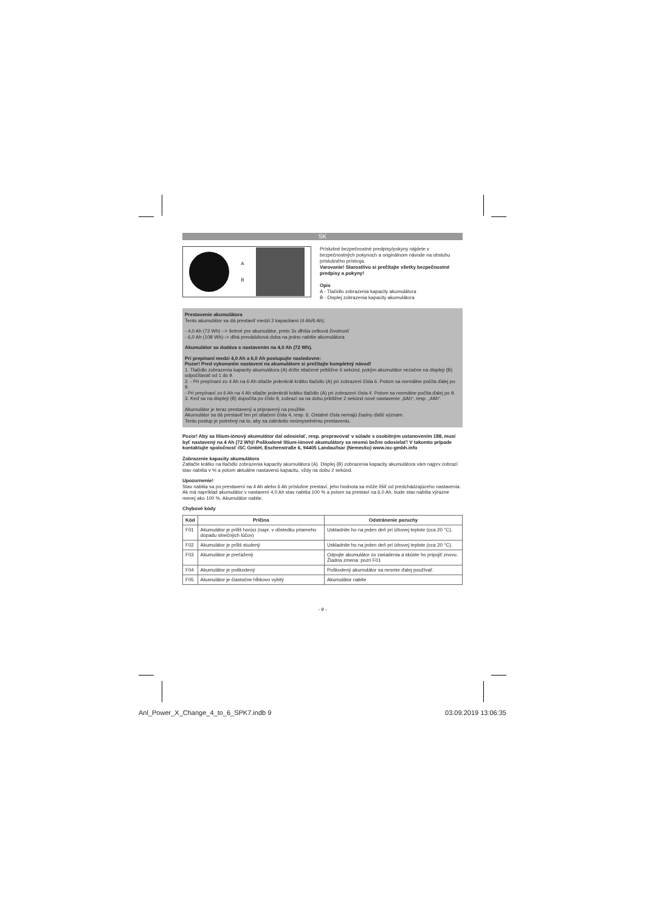SK
A
B
Príslušné bezpečnostné predpisy/pokyny nájdete v bezpečnostných pokynoch a originálnom návode na obsluhu príslušného prístroja.
Varovanie! Starostlivo si prečítajte všetky bezpečnostné predpisy a pokyny!
Opis
A - Tlačidlo zobrazenia kapacity akumulátora
B - Displej zobrazenia kapacity akumulátora
Prestavenie akumulátora
Tento akumulátor sa dá prestaviť medzi 2 kapacitami (4 Ah/6 Ah).
- 4,0 Ah (72 Wh) --> šetrné pre akumulátor, preto 3x dlhšia celková životnosť
- 6,0 Ah (108 Wh)--> dlhá prevádzková doba na jedno nabitie akumulátora
Akumulátor sa dodáva s nastavením na 4,0 Ah (72 Wh).
Pri prepínaní medzi 4,0 Ah a 6,0 Ah postupujte nasledovne:
Pozor! Pred vykonaním nastavení na akumulátore si prečítajte kompletný návod!
1. Tlačidlo zobrazenia kapacity akumulátora (A) držte stlačené približne 6 sekúnd, pokým akumulátor nezačne na displeji (B) odpočítavať od 1 do 9.
2. - Pri prepínaní zo 4 Ah na 6 Ah stlačte jedenkrát krátko tlačidlo (A) pri zobrazení čísla 6. Potom sa normálne počíta ďalej po 9.
- Pri prepínaní zo 6 Ah na 4 Ah stlačte jedenkrát krátko tlačidlo (A) pri zobrazení čísla 4. Potom sa normálne počíta ďalej po 9.
3. Keď sa na displeji (B) dopočíta po číslo 9, zobrazí sa na dobu približne 2 sekúnd nové nastavenie „6Ah“, resp. „4Ah“.
Akumulátor je teraz prestavený a pripravený na použitie.
Akumulátor sa dá prestaviť len pri stlačení čísla 4, resp. 6. Ostatné čísla nemajú žiadny ďalší význam.
Tento postup je potrebný na to, aby sa zabránilo neúmyselnému prestaveniu.
Pozor! Aby sa lítium-iónový akumulátor dal odosielať, resp. prepravovať v súlade s osobitným ustanovením 188, musí byť nastavený na 4 Ah (72 Wh)! Poškodené lítium-iónové akumulátory sa nesmú bežne odosielať! V takomto prípade kontaktujte spoločnosť iSC GmbH, Eschenstraße 6, 94405 Landau/Isar (Nemecko) www.isc-gmbh.info
Zobrazenie kapacity akumulátora
Zatlačte krátko na tlačidlo zobrazenia kapacity akumulátora (A). Displej (B) zobrazenia kapacity akumulátora vám najprv zobrazí stav nabitia v % a potom aktuálne nastavenú kapacitu, vždy na dobu 2 sekúnd.
Upozornenie!
Stav nabitia sa po prestavení na 4 Ah alebo 6 Ah príslušne prestaví, jeho hodnota sa môže líšiť od predchádzajúceho nastavenia. Ak má napríklad akumulátor v nastavení 4,0 Ah stav nabitia 100 % a potom sa prestaví na 6,0 Ah, bude stav nabitia výrazne menej ako 100 %. Akumulátor nabite.
Chybové kódy
| Kód | Príčina | Odstránenie poruchy |
| --- | --- | --- |
| F01 | Akumulátor je príliš horúci (napr. v dôsledku priameho dopadu slnečných lúčov) | Uskladnite ho na jeden deň pri izbovej teplote (cca 20 °C). |
| F02 | Akumulátor je príliš studený | Uskladnite ho na jeden deň pri izbovej teplote (cca 20 °C). |
| F03 | Akumulátor je preťažený | Odpojte akumulátor zo zariadenia a skúste ho pripojiť znovu. Žiadna zmena: pozri F01 |
| F04 | Akumulátor je poškodený | Poškodený akumulátor sa nesmie ďalej používať. |
| F05 | Akumulátor je čiastočne hĺbkovo vybitý | Akumulátor nabite |
- 9 -
Anl_Power_X_Change_4_to_6_SPK7.indb 9 03.09.2019 13:06:35